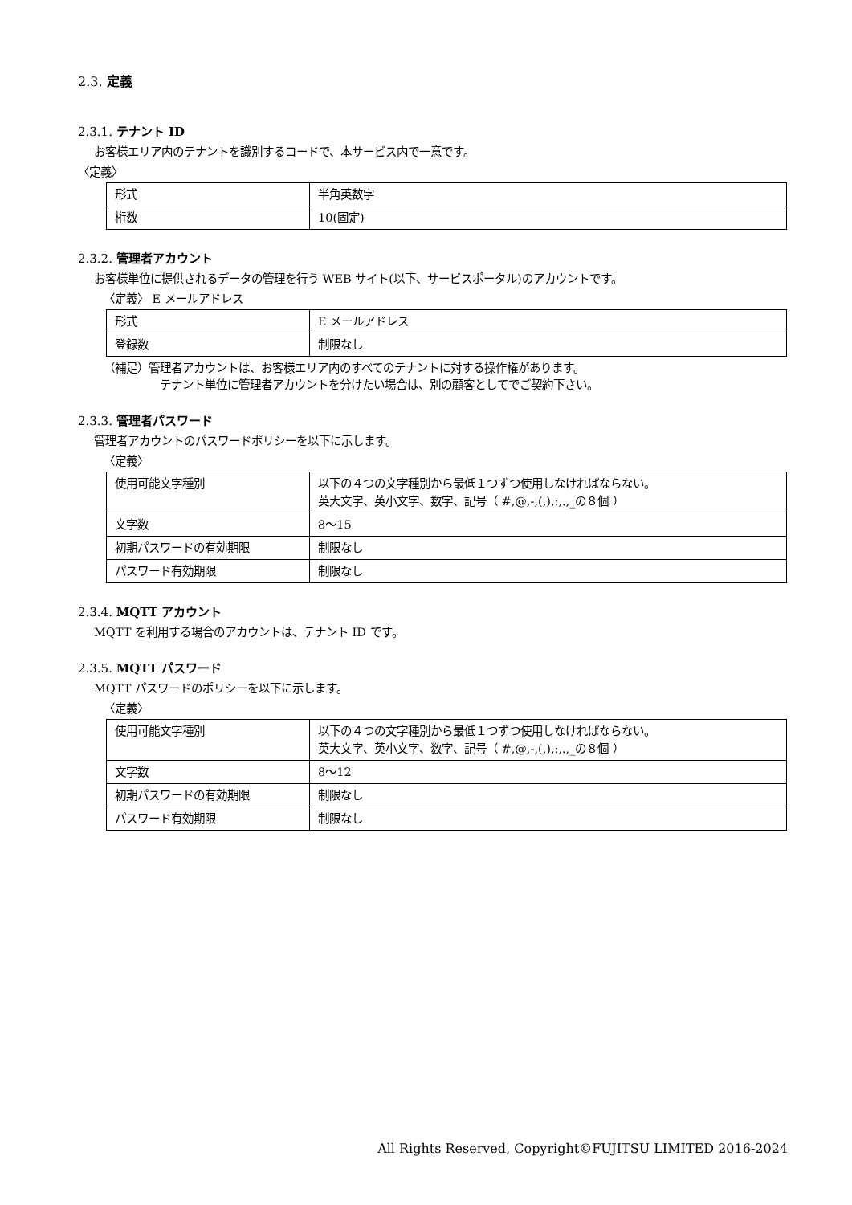2.3. 定義
2.3.1. テナント ID
お客様エリア内のテナントを識別するコードで、本サービス内で一意です。
〈定義〉
| 形式 | 半角英数字 |
| 桁数 | 10(固定) |
2.3.2. 管理者アカウント
お客様単位に提供されるデータの管理を行う WEB サイト(以下、サービスポータル)のアカウントです。
〈定義〉 E メールアドレス
| 形式 | E メールアドレス |
| 登録数 | 制限なし |
（補足）管理者アカウントは、お客様エリア内のすべてのテナントに対する操作権があります。
テナント単位に管理者アカウントを分けたい場合は、別の顧客としてでご契約下さい。
2.3.3. 管理者パスワード
管理者アカウントのパスワードポリシーを以下に示します。
〈定義〉
| 使用可能文字種別 | 以下の４つの文字種別から最低１つずつ使用しなければならない。 英大文字、英小文字、数字、記号（ #,@,-,(,),:,.,_の８個 ） |
| 文字数 | 8～15 |
| 初期パスワードの有効期限 | 制限なし |
| パスワード有効期限 | 制限なし |
2.3.4. MQTT アカウント
MQTT を利用する場合のアカウントは、テナント ID です。
2.3.5. MQTT パスワード
MQTT パスワードのポリシーを以下に示します。
〈定義〉
| 使用可能文字種別 | 以下の４つの文字種別から最低１つずつ使用しなければならない。 英大文字、英小文字、数字、記号（ #,@,-,(,),:,.,_の８個 ） |
| 文字数 | 8～12 |
| 初期パスワードの有効期限 | 制限なし |
| パスワード有効期限 | 制限なし |
All Rights Reserved, Copyright©FUJITSU LIMITED 2016-2024